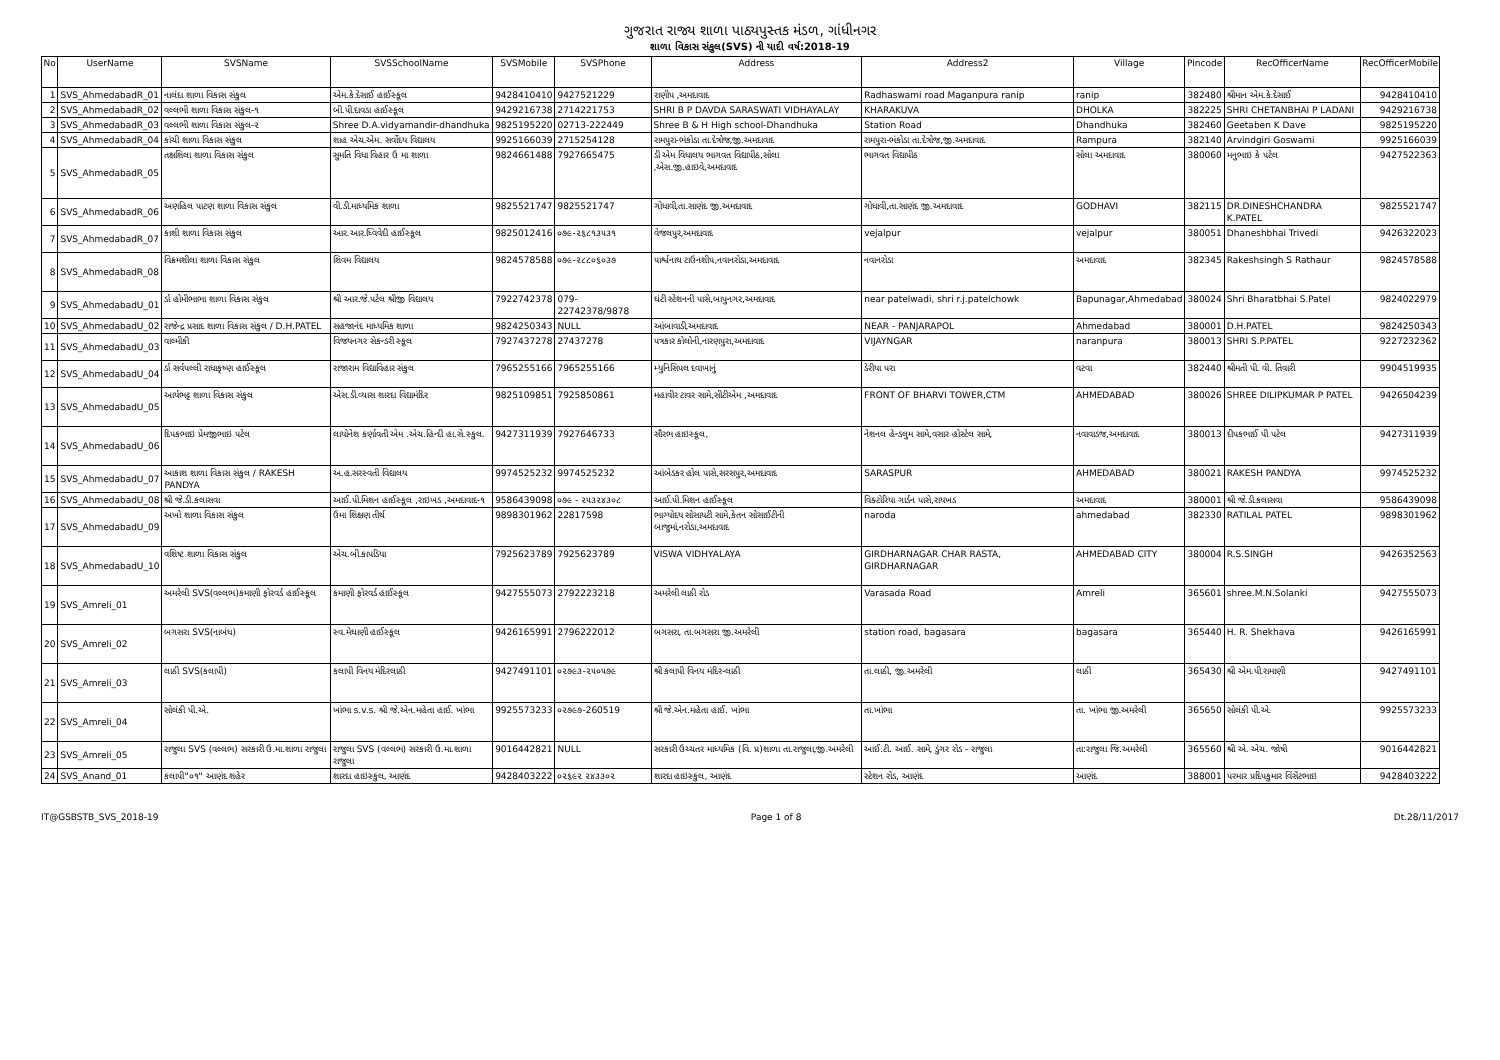ગુજરાત રાજ્ય શાળા પાઠ્યપુસ્તક મંડળ, ગાંધીનગર
શાળા વિકાસ સંકુલ(SVS) ની યાદી વર્ષ:2018-19
| No | UserName | SVSName | SVSSchoolName | SVSMobile | SVSPhone | Address | Address2 | Village | Pincode | RecOfficerName | RecOfficerMobile |
| --- | --- | --- | --- | --- | --- | --- | --- | --- | --- | --- | --- |
| 1 | SVS_AhmedabadR_01 | નાલંદા શાળા વિકાસ સંકુલ | એમ.કે.દેસાઈ હાઈસ્કૂલ | 9428410410 | 9427521229 | રાણીપ ,અમદાવાદ | Radhaswami road Maganpura ranip | ranip | 382480 | શ્રીમાન એમ.કે.દેસાઈ | 9428410410 |
| 2 | SVS_AhmedabadR_02 | વલ્લભી શાળા વિકાસ સંકુલ-૧ | બી.પી.દાવડા હાઈસ્કૂલ | 9429216738 | 2714221753 | SHRI B P DAVDA SARASWATI VIDHAYALAY | KHARAKUVA | DHOLKA | 382225 | SHRI CHETANBHAI P LADANI | 9429216738 |
| 3 | SVS_AhmedabadR_03 | વલ્લભી શાળા વિકાસ સંકુલ-૨ | Shree D.A.vidyamandir-dhandhuka | 9825195220 | 02713-222449 | Shree B & H High school-Dhandhuka | Station Road | Dhandhuka | 382460 | Geetaben K Dave | 9825195220 |
| 4 | SVS_AhmedabadR_04 | કાંચી શાળા વિકાસ સંકુલ | શાહ એચ.એમ. સર્વોદય વિદ્યાલય | 9925166039 | 2715254128 | રામપુરા-ભંકોડા તા.દેત્રોજ,જી.અમદાવાદ | રામપુરા-ભંકોડા તા.દેત્રોજ,જી.અમદાવાદ | Rampura | 382140 | Arvindgiri Goswami | 9925166039 |
| 5 | SVS_AhmedabadR_05 | તક્ષશિલા શાળા વિકાસ સંકુલ | સુમતિ વિધા વિહાર ઉ મા શાળા | 9824661488 | 7927665475 | ડી એમ વિધાલય ભાગવત વિદ્યાપીઠ,સોલા ,એસ.જી.હાઇવે,અમદાવાદ | ભાગવત વિદ્યાપીઠ | સોલા અમદાવાદ | 380060 | મનુભાઇ કે પટેલ | 9427522363 |
| 6 | SVS_AhmedabadR_06 | અણહિલ પાટણ શાળા વિકાસ સંકુલ | વી.ડી.માધ્યમિક શાળા | 9825521747 | 9825521747 | ગોધાવી,તા.સાણંદ જી.અમદાવાદ | ગોધાવી,તા.સાણંદ જી.અમદાવાદ | GODHAVI | 382115 | DR.DINESHCHANDRA K.PATEL | 9825521747 |
| 7 | SVS_AhmedabadR_07 | કાશી શાળા વિકાસ સંકુલ | આર.આર.ધ્વિવેદી હાઈસ્કૂલ | 9825012416 | ૦૭૯-૨૬૮૧૩૫૩૧ | વેજલપુર,અમદાવાદ | vejalpur | vejalpur | 380051 | Dhaneshbhai Trivedi | 9426322023 |
| 8 | SVS_AhmedabadR_08 | વિક્રમશીલા શાળા વિકાસ સંકુલ | શિવમ વિદ્યાલય | 9824578588 | ૦૭૯-૨૮૮૦૬૦૩૭ | પાર્શ્વનાથ ટાઉનશીપ,નવાનરોડા,અમદાવાદ | નવાનરોડા | અમદાવાદ | 382345 | Rakeshsingh S Rathaur | 9824578588 |
| 9 | SVS_AhmedabadU_01 | ર્ડા હોમીભાભા શાળા વિકાસ સંકુલ | શ્રી આર.જે.પટેલ શ્રીજી વિદ્યાલય | 7922742378 | 079-22742378/9878 | ઘંટી સ્ટેશનની પાસે,બાપુનગર,અમદાવાદ | near patelwadi, shri r.j.patelchowk | Bapunagar,Ahmedabad | 380024 | Shri Bharatbhai S.Patel | 9824022979 |
| 10 | SVS_AhmedabadU_02 | રાજેન્દ્ર પ્રસાદ શાળા વિકાસ સંકુલ / D.H.PATEL | સહજાનંદ માધ્યમિક શાળા | 9824250343 | NULL | આંબાવાડી,અમદાવાદ | NEAR - PANJARAPOL | Ahmedabad | 380001 | D.H.PATEL | 9824250343 |
| 11 | SVS_AhmedabadU_03 | વાલ્મીકી | વિજયનગર સેકન્ડરી સ્કૂલ | 7927437278 | 27437278 | પત્રકાર કોલોની,નારણપુરા,અમદાવાદ | VIJAYNGAR | naranpura | 380013 | SHRI S.P.PATEL | 9227232362 |
| 12 | SVS_AhmedabadU_04 | ર્ડા સર્વપલ્લી રાધાકૃષ્ણ હાઈસ્કૂલ | રાજારામ વિદ્યાવિહાર સંકુલ | 7965255166 | 7965255166 | મ્યુનિસિપલ દવાખાનું | ડેરીયા પરા | વટવા | 382440 | શ્રીમતી પી. વી. તિવારી | 9904519935 |
| 13 | SVS_AhmedabadU_05 | આર્યભટ્ટ શાળા વિકાસ સંકુલ | એસ.ડી.વ્યાસ શારદા વિદ્યામંદિર | 9825109851 | 7925850861 | મહાવીર ટાવર સામે,સીટીએમ ,અમદાવાદ | FRONT OF BHARVI TOWER,CTM | AHMEDABAD | 380026 | SHREE DILIPKUMAR P PATEL | 9426504239 |
| 14 | SVS_AhmedabadU_06 | દિપકભાઇ પ્રેમજીભાઇ પટેલ | લાયોનેશ કર્ણાવતી એમ .એચ.હિન્દી હા.સે.સ્કુલ. | 9427311939 | 7927646733 | સૌરભ હાઇસ્કૂલ, | નેશનલ હેન્ડલુમ સામે,વસાર હોસ્ટેલ સામે, | નવાવાડજ,અમદાવાદ | 380013 | દીપકભાઈ પી પટેલ | 9427311939 |
| 15 | SVS_AhmedabadU_07 | આકાશ શાળા વિકાસ સંકુલ / RAKESH PANDYA | અ.હ.સરસ્વતી વિદ્યાલય | 9974525232 | 9974525232 | આંબેડકર હોલ પાસે,સરસપુર,અમદાવાદ | SARASPUR | AHMEDABAD | 380021 | RAKESH PANDYA | 9974525232 |
| 16 | SVS_AhmedabadU_08 | શ્રી જે.ડી.કલાસવા | આઈ.પી.મિશન હાઈસ્કૂલ ,રાઇખડ ,અમદાવાદ-૧ | 9586439098 | ૦૭૯ - ૨૫૩૨૪૩૦૮ | આઈ.પી.મિશન હાઈસ્કૂલ | વિક્ટોરિયા ગાર્ડન પાસે,રાયખડ | અમદાવાદ | 380001 | શ્રી જે.ડી.કલાસવા | 9586439098 |
| 17 | SVS_AhmedabadU_09 | અખો શાળા વિકાસ સંકુલ | ઉમા શિક્ષણ તીર્થ | 9898301962 | 22817598 | ભાગ્યોદય સોસાયટી સામે,કેતન સોસાઈટીની બાજુમાં,નરોડા,અમદાવાદ | naroda | ahmedabad | 382330 | RATILAL PATEL | 9898301962 |
| 18 | SVS_AhmedabadU_10 | વશિષ્ટ શાળા વિકાસ સંકુલ | એચ.બી.કાપડિયા | 7925623789 | 7925623789 | VISWA VIDHYALAYA | GIRDHARNAGAR CHAR RASTA, GIRDHARNAGAR | AHMEDABAD CITY | 380004 | R.S.SINGH | 9426352563 |
| 19 | SVS_Amreli_01 | અમરેલી SVS(વલ્લભ)કમાણી ફોરવર્ડ હાઈસ્કૂલ | કમાણી ફોરવર્ડ હાઈસ્કૂલ | 9427555073 | 2792223218 | અમરેલી લાઠી રોડ | Varasada Road | Amreli | 365601 | shree.M.N.Solanki | 9427555073 |
| 20 | SVS_Amreli_02 | બગસરા SVS(નાબંધ) | સ્વ.મેઘાણી હાઈસ્કૂલ | 9426165991 | 2796222012 | બગસરા, તા.બગસરા જી.અમરેલી | station road, bagasara | bagasara | 365440 | H. R. Shekhava | 9426165991 |
| 21 | SVS_Amreli_03 | લાઠી SVS(કલાપી) | કલાપી વિનય મંદિરલાઠી | 9427491101 | ૦૨૭૯૩-૨૫૦૫૭૯ | શ્રી કલાપી વિનય મંદિર-લાઠી | તા.લાઠી, જી.અમરેલી | લાઠી | 365430 | શ્રી એમ.પી.રામાણી | 9427491101 |
| 22 | SVS_Amreli_04 | સોલંકી પી.એ. | ખાંભા s.v.s. શ્રી જે.એન.મહેતા હાઈ. ખાંભા | 9925573233 | ૦૨૭૯૭-260519 | શ્રી જે.એન.મહેતા હાઈ. ખાંભા | તા.ખાંભા | તા. ખાંભા જી.અમરેલી | 365650 | સોલંકી પી.એ. | 9925573233 |
| 23 | SVS_Amreli_05 | રાજુલા SVS (વલ્લભ) સરકારી ઉ.મા.શાળા રાજુલા | રાજુલા SVS (વલ્લભ) સરકારી ઉ.મા.શાળા રાજુલા | 9016442821 | NULL | સરકારી ઉચ્ચતર માધ્યમિક (વિ. પ્ર)શાળા તા.રાજુલા,જી.અમરેલી | આઈ.ટી. આઈ. સામે, ડુંગર રોડ - રાજુલા | તા:રાજુલા જિ.અમરેલી | 365560 | શ્રી એ. એચ. જોષી | 9016442821 |
| 24 | SVS_Anand_01 | કલાપી"૦૧" આણંદ શહેર | શારદા હાઇસ્કુલ, આણંદ | 9428403222 | ૦૨૬૯૨ ૨૪૩૩૦૨ | શારદા હાઇસ્કુલ, આણંદ | સ્ટેશન રોડ, આણંદ | આણંદ | 388001 | પરમાર પ્રદિપકુમાર વિંસેંટભાઇ | 9428403222 |
IT@GSBSTB_SVS_2018-19 Page 1 of 8 Dt.28/11/2017